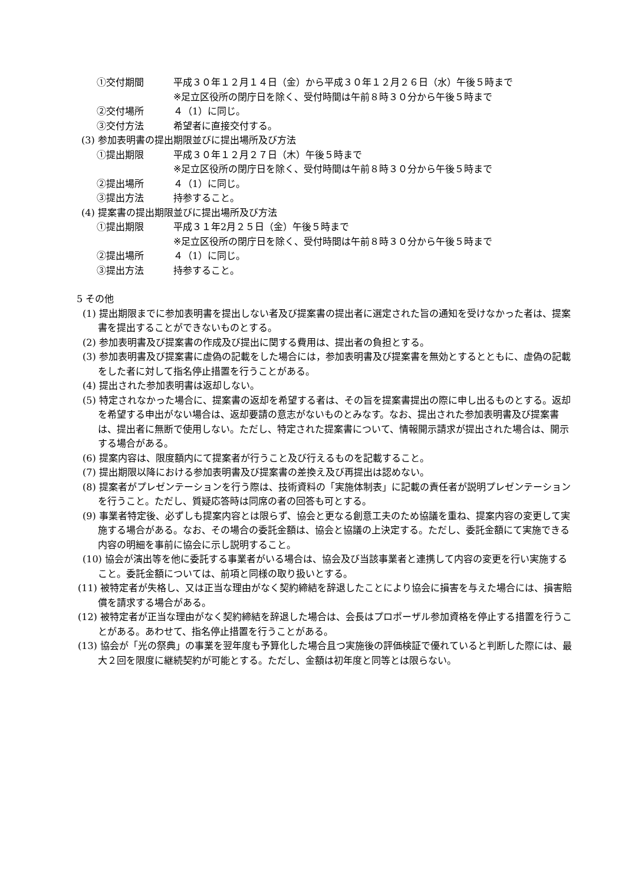①交付期間 平成３０年１２月１４日（金）から平成３０年１２月２６日（水）午後５時まで
※足立区役所の閉庁日を除く、受付時間は午前８時３０分から午後５時まで
②交付場所 ４（1）に同じ。
③交付方法 希望者に直接交付する。
(3) 参加表明書の提出期限並びに提出場所及び方法
①提出期限 平成３０年１２月２７日（木）午後５時まで
※足立区役所の閉庁日を除く、受付時間は午前８時３０分から午後５時まで
②提出場所 ４（1）に同じ。
③提出方法 持参すること。
(4) 提案書の提出期限並びに提出場所及び方法
①提出期限 平成３１年2月２５日（金）午後５時まで
※足立区役所の閉庁日を除く、受付時間は午前８時３０分から午後５時まで
②提出場所 ４（1）に同じ。
③提出方法 持参すること。
5 その他
(1) 提出期限までに参加表明書を提出しない者及び提案書の提出者に選定された旨の通知を受けなかった者は、提案書を提出することができないものとする。
(2) 参加表明書及び提案書の作成及び提出に関する費用は、提出者の負担とする。
(3) 参加表明書及び提案書に虚偽の記載をした場合には，参加表明書及び提案書を無効とするとともに、虚偽の記載をした者に対して指名停止措置を行うことがある。
(4) 提出された参加表明書は返却しない。
(5) 特定されなかった場合に、提案書の返却を希望する者は、その旨を提案書提出の際に申し出るものとする。返却を希望する申出がない場合は、返却要請の意志がないものとみなす。なお、提出された参加表明書及び提案書は、提出者に無断で使用しない。ただし、特定された提案書について、情報開示請求が提出された場合は、開示する場合がある。
(6) 提案内容は、限度額内にて提案者が行うこと及び行えるものを記載すること。
(7) 提出期限以降における参加表明書及び提案書の差換え及び再提出は認めない。
(8) 提案者がプレゼンテーションを行う際は、技術資料の「実施体制表」に記載の責任者が説明プレゼンテーションを行うこと。ただし、質疑応答時は同席の者の回答も可とする。
(9) 事業者特定後、必ずしも提案内容とは限らず、協会と更なる創意工夫のため協議を重ね、提案内容の変更して実施する場合がある。なお、その場合の委託金額は、協会と協議の上決定する。ただし、委託金額にて実施できる内容の明細を事前に協会に示し説明すること。
(10) 協会が演出等を他に委託する事業者がいる場合は、協会及び当該事業者と連携して内容の変更を行い実施すること。委託金額については、前項と同様の取り扱いとする。
(11) 被特定者が失格し、又は正当な理由がなく契約締結を辞退したことにより協会に損害を与えた場合には、損害賠償を請求する場合がある。
(12) 被特定者が正当な理由がなく契約締結を辞退した場合は、会長はプロポーザル参加資格を停止する措置を行うことがある。あわせて、指名停止措置を行うことがある。
(13) 協会が「光の祭典」の事業を翌年度も予算化した場合且つ実施後の評価検証で優れていると判断した際には、最大２回を限度に継続契約が可能とする。ただし、金額は初年度と同等とは限らない。